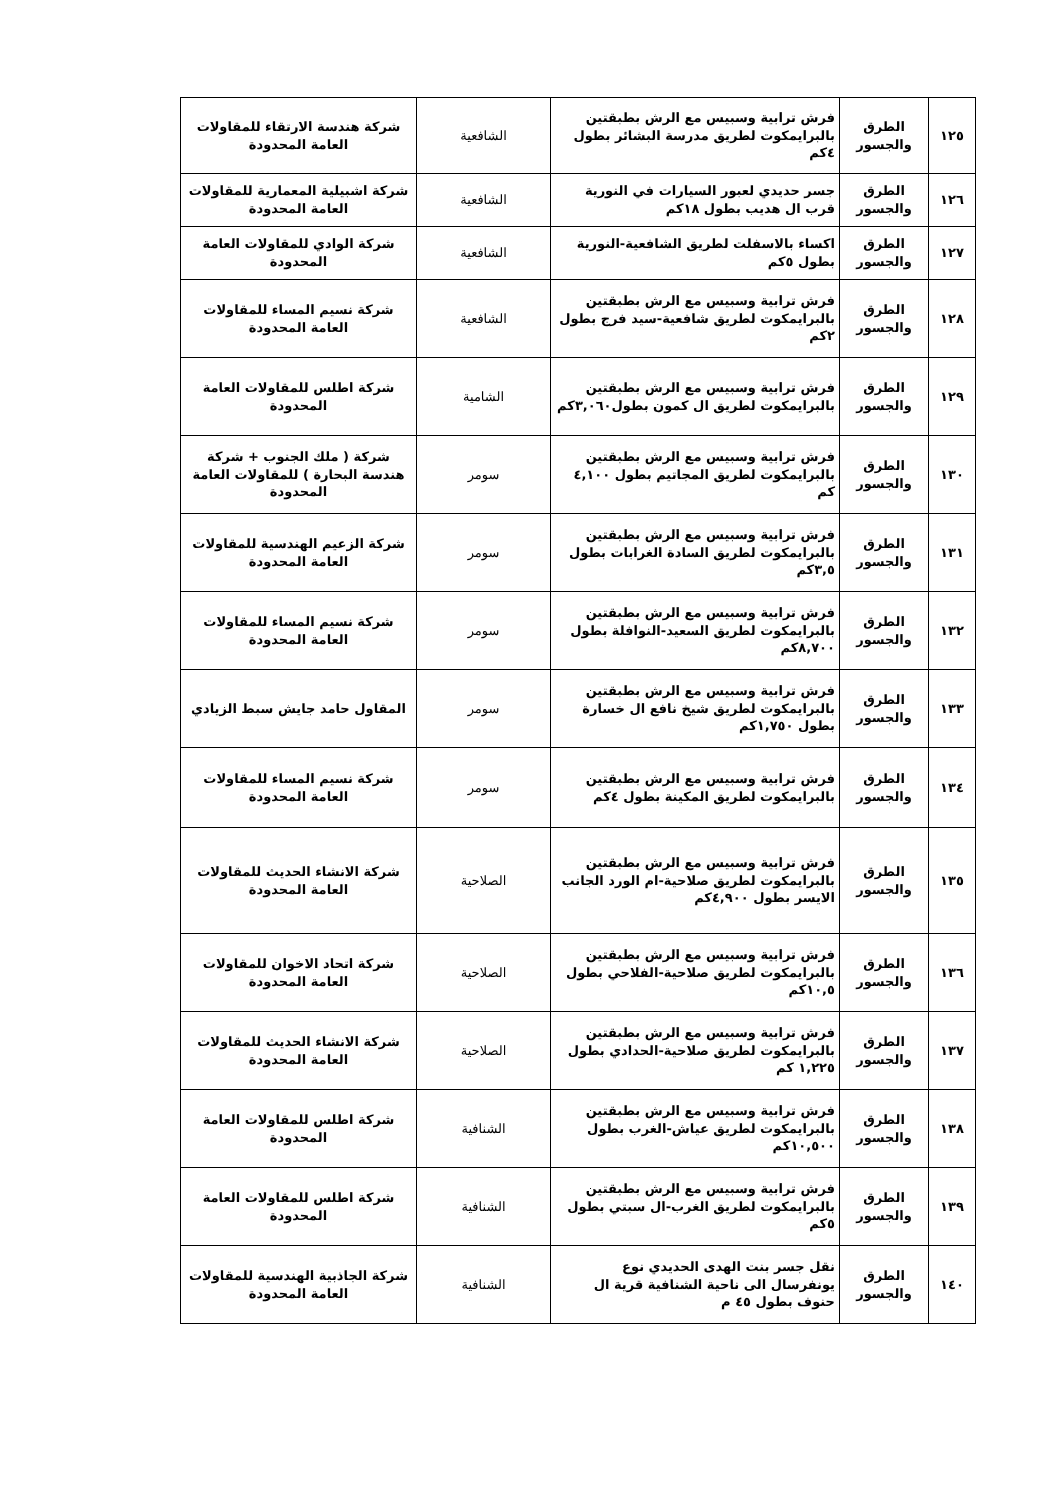| ١٢٥ | الطرق والجسور | فرش ترابية وسبيس مع الرش بطبقتين بالبرايمكوت لطريق مدرسة البشائر بطول ٤كم | الشافعية | شركة هندسة الارتقاء للمقاولات العامة المحدودة |
| ١٢٦ | الطرق والجسور | جسر حديدي لعبور السيارات في النورية قرب ال هديب بطول ١٨كم | الشافعية | شركة اشبيلية المعمارية للمقاولات العامة المحدودة |
| ١٢٧ | الطرق والجسور | اكساء بالاسفلت لطريق الشافعية-النورية بطول ٥كم | الشافعية | شركة الوادي للمقاولات العامة المحدودة |
| ١٢٨ | الطرق والجسور | فرش ترابية وسبيس مع الرش بطبقتين بالبرايمكوت لطريق شافعية-سيد فرج بطول ٢كم | الشافعية | شركة نسيم المساء للمقاولات العامة المحدودة |
| ١٢٩ | الطرق والجسور | فرش ترابية وسبيس مع الرش بطبقتين بالبرايمكوت لطريق ال كمون بطول٣,٠٦٠كم | الشامية | شركة اطلس للمقاولات العامة المحدودة |
| ١٣٠ | الطرق والجسور | فرش ترابية وسبيس مع الرش بطبقتين بالبرايمكوت لطريق المجاتيم بطول ٤,١٠٠ كم | سومر | شركة ( ملك الجنوب + شركة هندسة البحارة ) للمقاولات العامة المحدودة |
| ١٣١ | الطرق والجسور | فرش ترابية وسبيس مع الرش بطبقتين بالبرايمكوت لطريق السادة الغرابات بطول ٣,٥كم | سومر | شركة الزعيم الهندسية للمقاولات العامة المحدودة |
| ١٣٢ | الطرق والجسور | فرش ترابية وسبيس مع الرش بطبقتين بالبرايمكوت لطريق السعيد-النوافلة بطول ٨,٧٠٠كم | سومر | شركة نسيم المساء للمقاولات العامة المحدودة |
| ١٣٣ | الطرق والجسور | فرش ترابية وسبيس مع الرش بطبقتين بالبرايمكوت لطريق شيخ نافع ال خسارة بطول ١,٧٥٠كم | سومر | المقاول حامد جايش سبط الزيادي |
| ١٣٤ | الطرق والجسور | فرش ترابية وسبيس مع الرش بطبقتين بالبرايمكوت لطريق المكينة بطول ٤كم | سومر | شركة نسيم المساء للمقاولات العامة المحدودة |
| ١٣٥ | الطرق والجسور | فرش ترابية وسبيس مع الرش بطبقتين بالبرايمكوت لطريق صلاحية-ام الورد الجانب الايسر بطول ٤,٩٠٠كم | الصلاحية | شركة الانشاء الحديث للمقاولات العامة المحدودة |
| ١٣٦ | الطرق والجسور | فرش ترابية وسبيس مع الرش بطبقتين بالبرايمكوت لطريق صلاحية-الفلاحي بطول ١٠,٥كم | الصلاحية | شركة اتحاد الاخوان للمقاولات العامة المحدودة |
| ١٣٧ | الطرق والجسور | فرش ترابية وسبيس مع الرش بطبقتين بالبرايمكوت لطريق صلاحية-الحدادي بطول ١,٢٢٥ كم | الصلاحية | شركة الانشاء الحديث للمقاولات العامة المحدودة |
| ١٣٨ | الطرق والجسور | فرش ترابية وسبيس مع الرش بطبقتين بالبرايمكوت لطريق عياش-الغرب بطول ١٠,٥٠٠كم | الشنافية | شركة اطلس للمقاولات العامة المحدودة |
| ١٣٩ | الطرق والجسور | فرش ترابية وسبيس مع الرش بطبقتين بالبرايمكوت لطريق الغرب-ال سبتي بطول ٥كم | الشنافية | شركة اطلس للمقاولات العامة المحدودة |
| ١٤٠ | الطرق والجسور | نقل جسر بنت الهدى الحديدي نوع يونفرسال الى ناحية الشنافية قرية ال حنوف بطول ٤٥ م | الشنافية | شركة الجاذبية الهندسية للمقاولات العامة المحدودة |